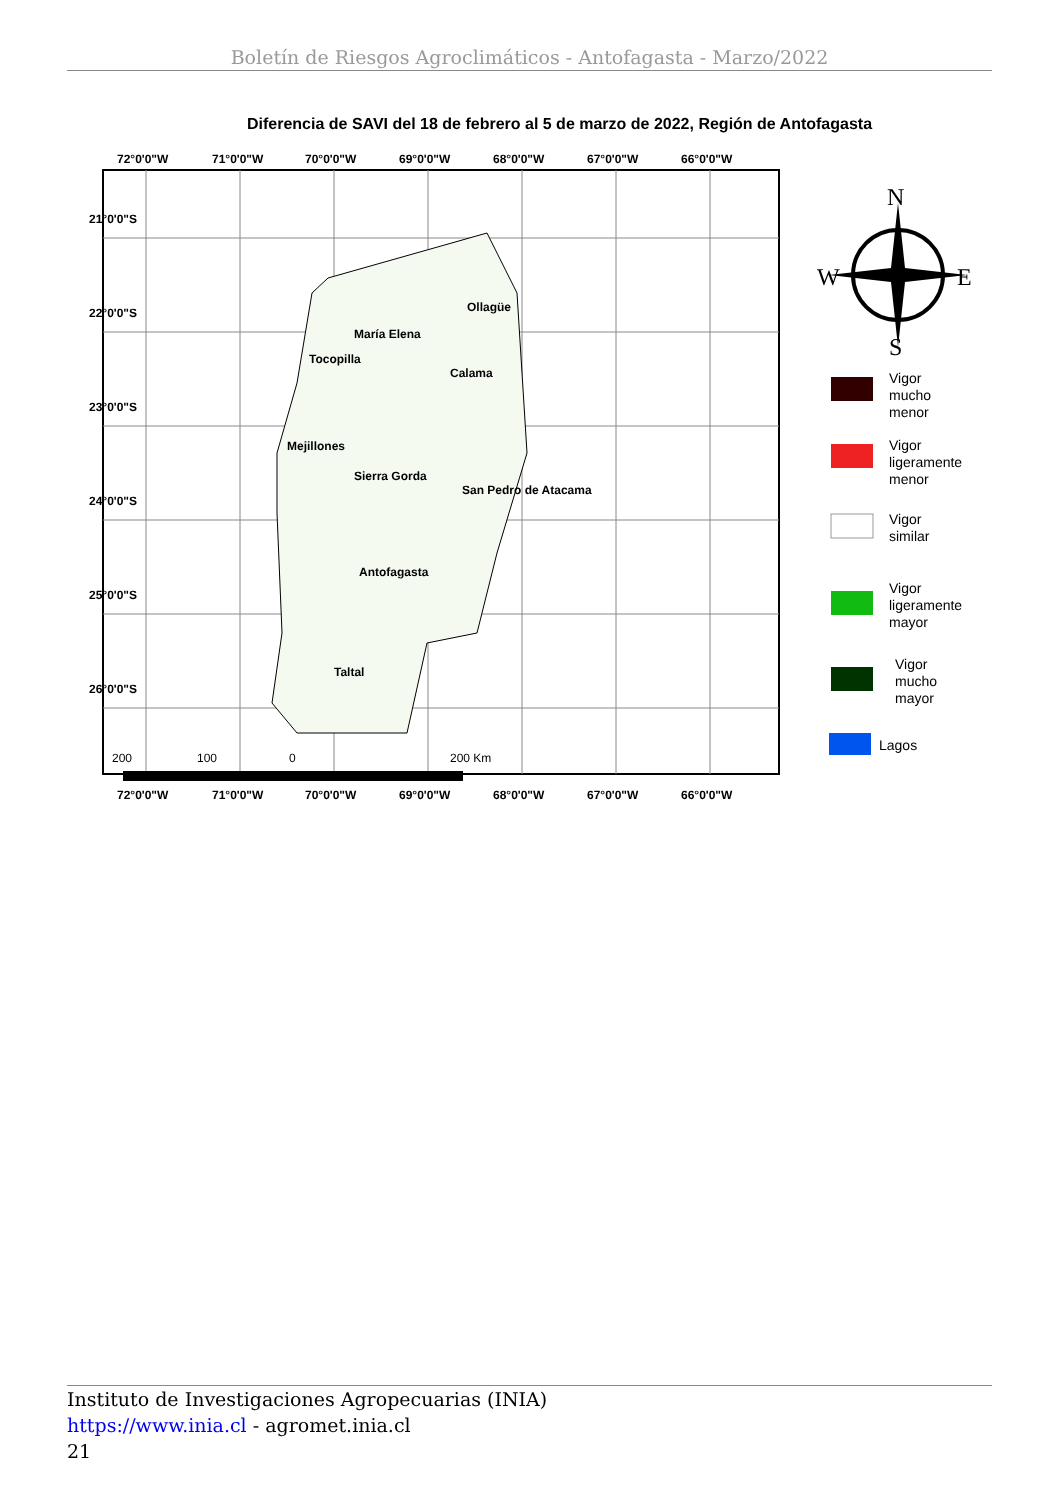Boletín de Riesgos Agroclimáticos - Antofagasta - Marzo/2022
Diferencia de SAVI del 18 de febrero al 5 de marzo de 2022, Región de Antofagasta
72°0'0"W
71°0'0"W
70°0'0"W
69°0'0"W
68°0'0"W
67°0'0"W
66°0'0"W
72°0'0"W
71°0'0"W
70°0'0"W
69°0'0"W
68°0'0"W
67°0'0"W
66°0'0"W
Ollagüe
María Elena
Tocopilla
Calama
Mejillones
Sierra Gorda
San Pedro de Atacama
Antofagasta
Taltal
21°0'0"S
22°0'0"S
23°0'0"S
24°0'0"S
25°0'0"S
26°0'0"S
200
100
0
200 Km
N
W
E
S
Vigor
mucho
menor
Vigor
ligeramente
menor
Vigor
similar
Vigor
ligeramente
mayor
Vigor
mucho
mayor
Lagos
Instituto de Investigaciones Agropecuarias (INIA)
https://www.inia.cl - agromet.inia.cl
21